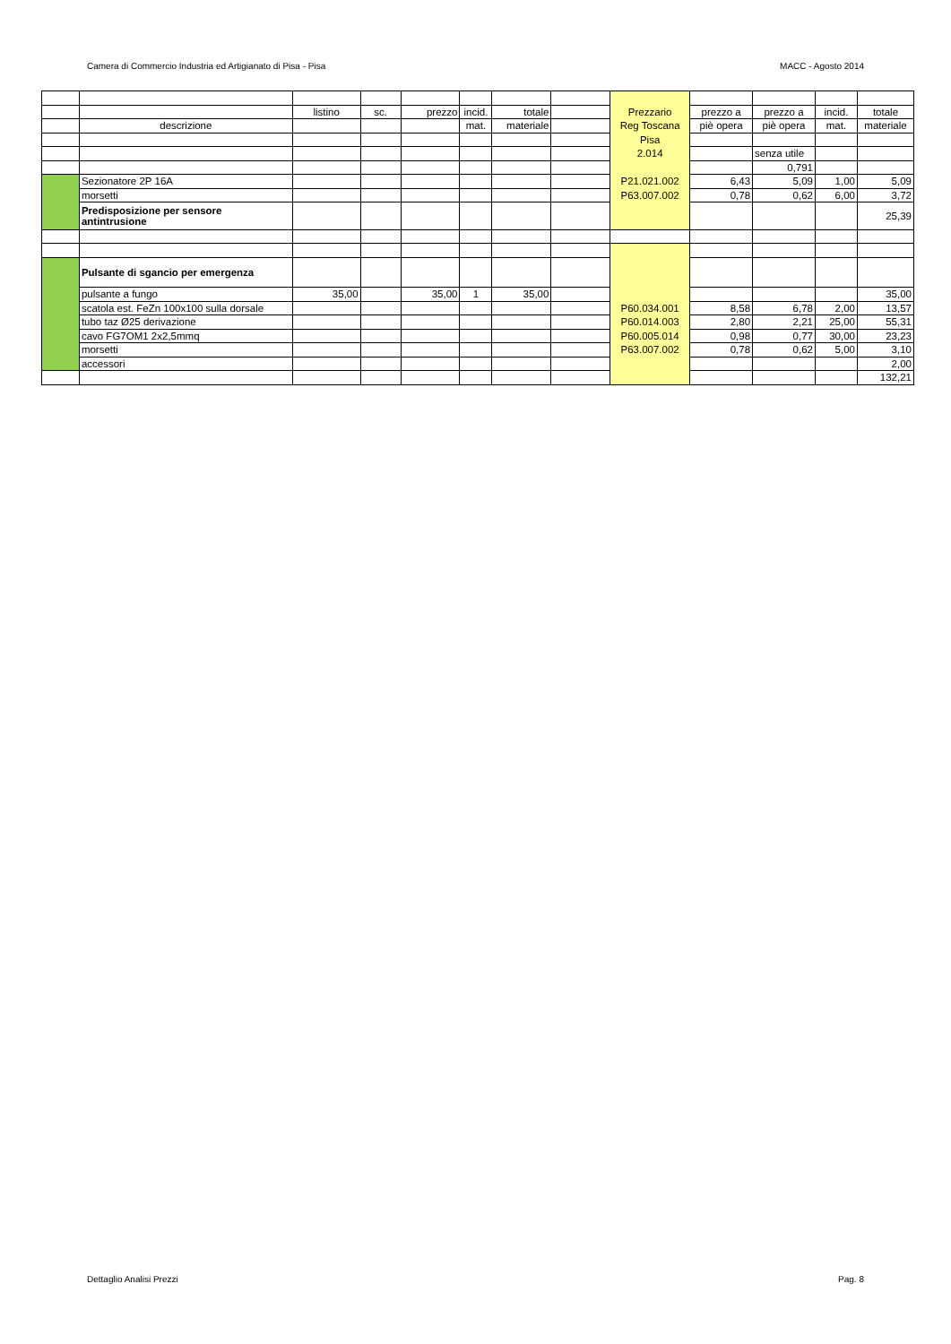Camera di Commercio Industria ed Artigianato di Pisa - Pisa MACC - Agosto 2014
| | | listino | sc. | prezzo | incid. | totale | | Prezzario | prezzo a | prezzo a | incid. | totale |
| | descrizione | | | | mat. | materiale | | Reg Toscana | piè opera | piè opera | mat. | materiale |
| | | | | | | | | Pisa | | | | |
| | | | | | | | | 2.014 | | senza utile | | |
| | | | | | | | | | | 0,791 | | |
| | Sezionatore 2P 16A | | | | | | | P21.021.002 | 6,43 | 5,09 | 1,00 | 5,09 |
| | morsetti | | | | | | | P63.007.002 | 0,78 | 0,62 | 6,00 | 3,72 |
| | Predisposizione per sensore antintrusione | | | | | | | | | | | 25,39 |
| | Pulsante di sgancio per emergenza | | | | | | | | | | | |
| | pulsante a fungo | 35,00 | | 35,00 | 1 | 35,00 | | | | | | 35,00 |
| | scatola est. FeZn 100x100 sulla dorsale | | | | | | | P60.034.001 | 8,58 | 6,78 | 2,00 | 13,57 |
| | tubo taz Ø25 derivazione | | | | | | | P60.014.003 | 2,80 | 2,21 | 25,00 | 55,31 |
| | cavo FG7OM1 2x2,5mmq | | | | | | | P60.005.014 | 0,98 | 0,77 | 30,00 | 23,23 |
| | morsetti | | | | | | | P63.007.002 | 0,78 | 0,62 | 5,00 | 3,10 |
| | accessori | | | | | | | | | | | 2,00 |
| | | | | | | | | | | | | 132,21 |
Dettaglio Analisi Prezzi Pag. 8